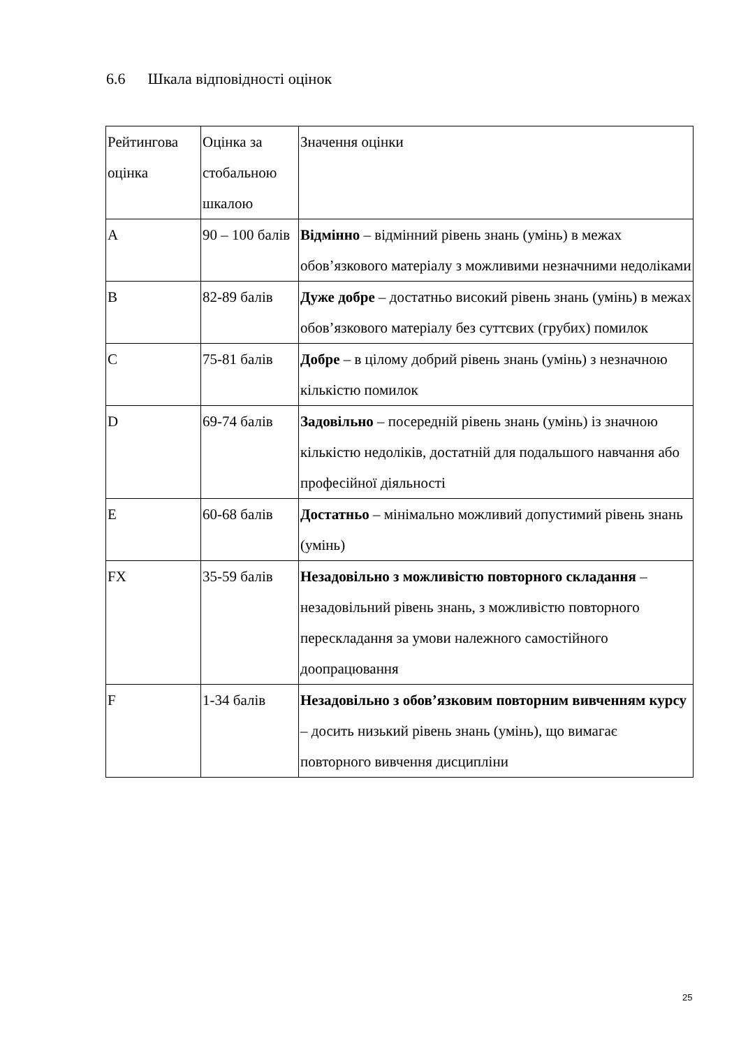6.6 Шкала відповідності оцінок
| Рейтингова оцінка | Оцінка за стобальною шкалою | Значення оцінки |
| A | 90 – 100 балів | Відмінно – відмінний рівень знань (умінь) в межах обов’язкового матеріалу з можливими незначними недоліками |
| B | 82-89 балів | Дуже добре – достатньо високий рівень знань (умінь) в межах обов’язкового матеріалу без суттєвих (грубих) помилок |
| C | 75-81 балів | Добре – в цілому добрий рівень знань (умінь) з незначною кількістю помилок |
| D | 69-74 балів | Задовільно – посередній рівень знань (умінь) із значною кількістю недоліків, достатній для подальшого навчання або професійної діяльності |
| E | 60-68 балів | Достатньо – мінімально можливий допустимий рівень знань (умінь) |
| FX | 35-59 балів | Незадовільно з можливістю повторного складання – незадовільний рівень знань, з можливістю повторного перескладання за умови належного самостійного доопрацювання |
| F | 1-34 балів | Незадовільно з обов’язковим повторним вивченням курсу – досить низький рівень знань (умінь), що вимагає повторного вивчення дисципліни |
25